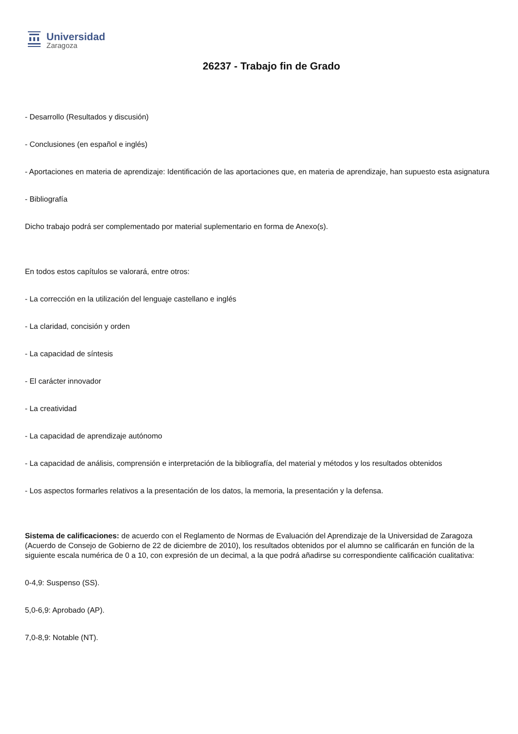Universidad
Zaragoza
26237 - Trabajo fin de Grado
- Desarrollo (Resultados y discusión)
- Conclusiones (en español e inglés)
- Aportaciones en materia de aprendizaje: Identificación de las aportaciones que, en materia de aprendizaje, han supuesto esta asignatura
- Bibliografía
Dicho trabajo podrá ser complementado por material suplementario en forma de Anexo(s).
En todos estos capítulos se valorará, entre otros:
- La corrección en la utilización del lenguaje castellano e inglés
- La claridad, concisión y orden
- La capacidad de síntesis
- El carácter innovador
- La creatividad
- La capacidad de aprendizaje autónomo
- La capacidad de análisis, comprensión e interpretación de la bibliografía, del material y métodos y los resultados obtenidos
- Los aspectos formarles relativos a la presentación de los datos, la memoria, la presentación y la defensa.
Sistema de calificaciones: de acuerdo con el Reglamento de Normas de Evaluación del Aprendizaje de la Universidad de Zaragoza (Acuerdo de Consejo de Gobierno de 22 de diciembre de 2010), los resultados obtenidos por el alumno se calificarán en función de la siguiente escala numérica de 0 a 10, con expresión de un decimal, a la que podrá añadirse su correspondiente calificación cualitativa:
0-4,9: Suspenso (SS).
5,0-6,9: Aprobado (AP).
7,0-8,9: Notable (NT).